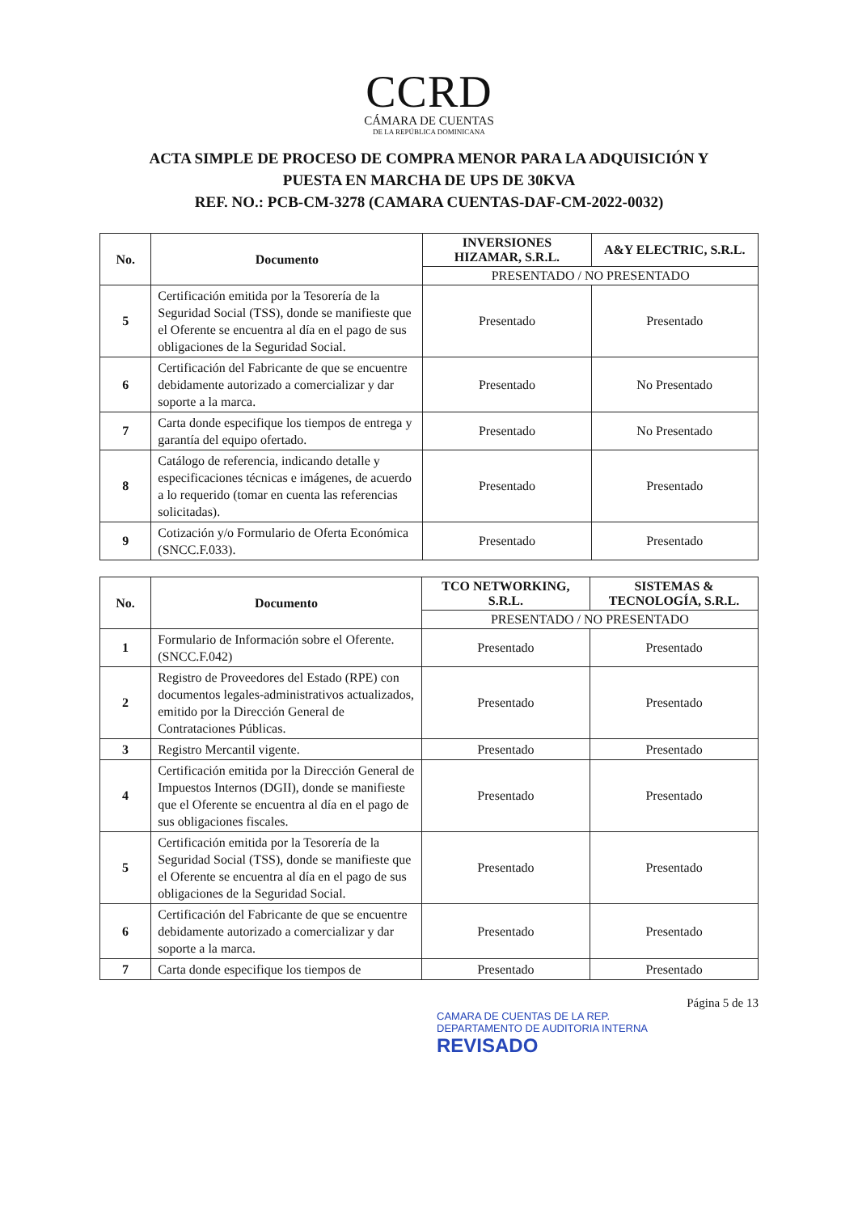CCRD
CÁMARA DE CUENTAS
DE LA REPÚBLICA DOMINICANA
ACTA SIMPLE DE PROCESO DE COMPRA MENOR PARA LA ADQUISICIÓN Y
PUESTA EN MARCHA DE UPS DE 30KVA
REF. NO.: PCB-CM-3278 (CAMARA CUENTAS-DAF-CM-2022-0032)
| No. | Documento | INVERSIONES HIZAMAR, S.R.L. | A&Y ELECTRIC, S.R.L. |
| --- | --- | --- | --- |
| | | PRESENTADO / NO PRESENTADO | |
| 5 | Certificación emitida por la Tesorería de la Seguridad Social (TSS), donde se manifieste que el Oferente se encuentra al día en el pago de sus obligaciones de la Seguridad Social. | Presentado | Presentado |
| 6 | Certificación del Fabricante de que se encuentre debidamente autorizado a comercializar y dar soporte a la marca. | Presentado | No Presentado |
| 7 | Carta donde especifique los tiempos de entrega y garantía del equipo ofertado. | Presentado | No Presentado |
| 8 | Catálogo de referencia, indicando detalle y especificaciones técnicas e imágenes, de acuerdo a lo requerido (tomar en cuenta las referencias solicitadas). | Presentado | Presentado |
| 9 | Cotización y/o Formulario de Oferta Económica (SNCC.F.033). | Presentado | Presentado |
| No. | Documento | TCO NETWORKING, S.R.L. | SISTEMAS & TECNOLOGÍA, S.R.L. |
| --- | --- | --- | --- |
| | | PRESENTADO / NO PRESENTADO | |
| 1 | Formulario de Información sobre el Oferente. (SNCC.F.042) | Presentado | Presentado |
| 2 | Registro de Proveedores del Estado (RPE) con documentos legales-administrativos actualizados, emitido por la Dirección General de Contrataciones Públicas. | Presentado | Presentado |
| 3 | Registro Mercantil vigente. | Presentado | Presentado |
| 4 | Certificación emitida por la Dirección General de Impuestos Internos (DGII), donde se manifieste que el Oferente se encuentra al día en el pago de sus obligaciones fiscales. | Presentado | Presentado |
| 5 | Certificación emitida por la Tesorería de la Seguridad Social (TSS), donde se manifieste que el Oferente se encuentra al día en el pago de sus obligaciones de la Seguridad Social. | Presentado | Presentado |
| 6 | Certificación del Fabricante de que se encuentre debidamente autorizado a comercializar y dar soporte a la marca. | Presentado | Presentado |
| 7 | Carta donde especifique los tiempos de | Presentado | Presentado |
Página 5 de 13
CAMARA DE CUENTAS DE LA REP.
DEPARTAMENTO DE AUDITORIA INTERNA
REVISADO